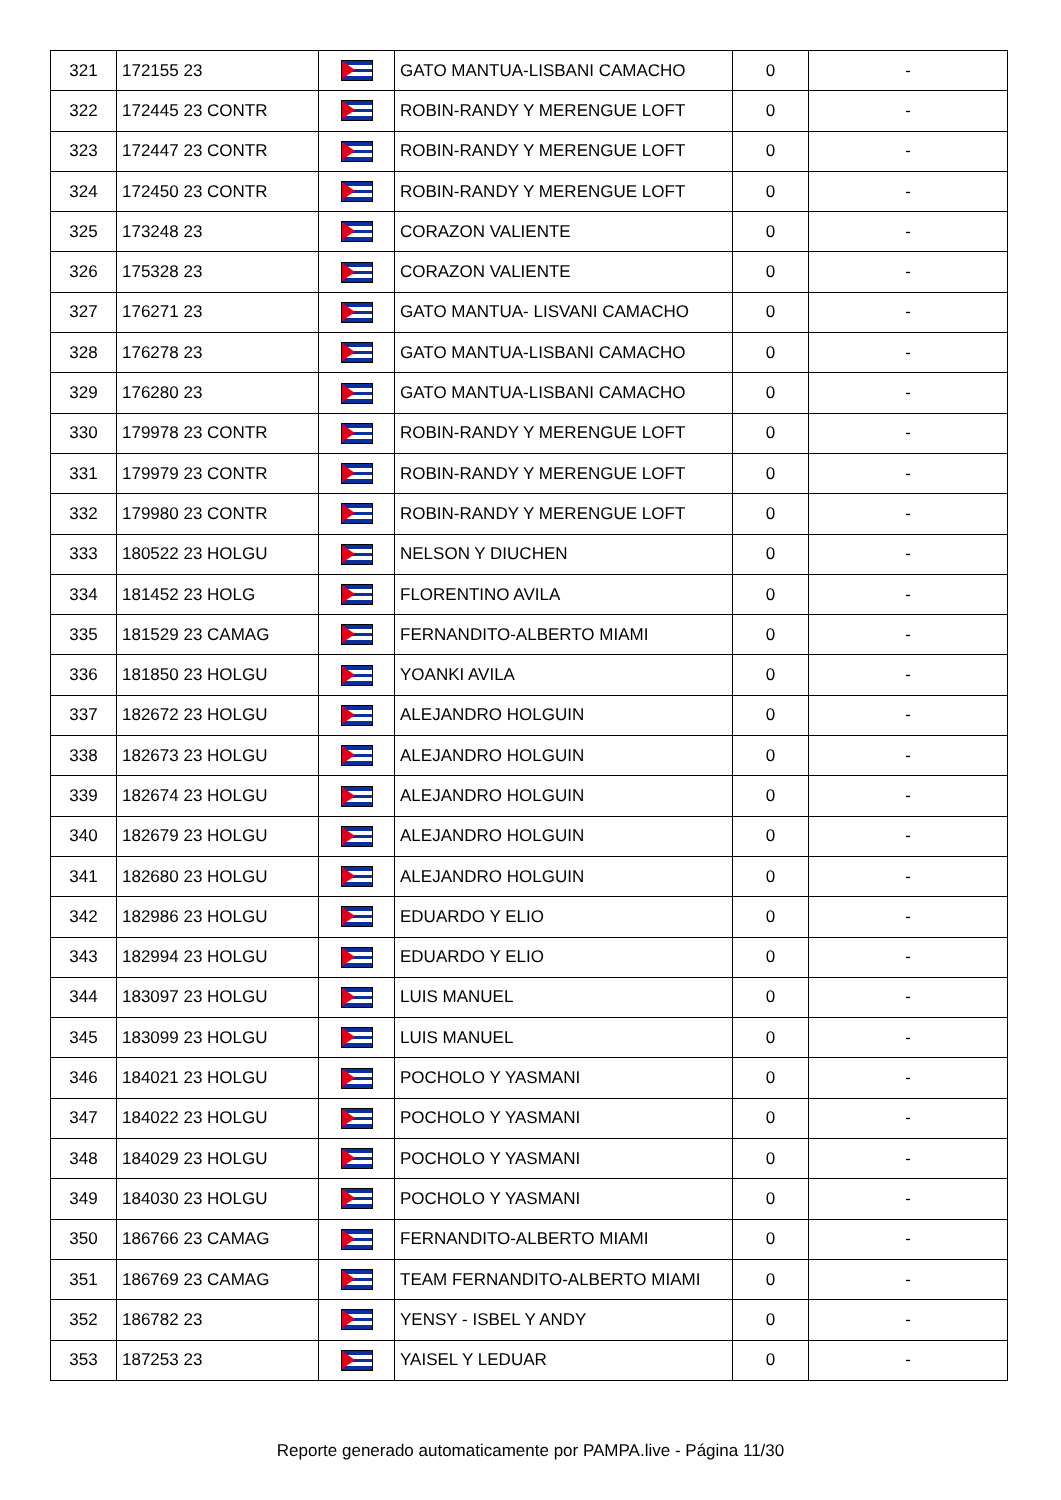| 321 | 172155 23 | | GATO MANTUA-LISBANI CAMACHO | 0 | - |
| 322 | 172445 23 CONTR | | ROBIN-RANDY Y MERENGUE LOFT | 0 | - |
| 323 | 172447 23 CONTR | | ROBIN-RANDY Y MERENGUE LOFT | 0 | - |
| 324 | 172450 23 CONTR | | ROBIN-RANDY Y MERENGUE LOFT | 0 | - |
| 325 | 173248 23 | | CORAZON VALIENTE | 0 | - |
| 326 | 175328 23 | | CORAZON VALIENTE | 0 | - |
| 327 | 176271 23 | | GATO MANTUA- LISVANI CAMACHO | 0 | - |
| 328 | 176278 23 | | GATO MANTUA-LISBANI CAMACHO | 0 | - |
| 329 | 176280 23 | | GATO MANTUA-LISBANI CAMACHO | 0 | - |
| 330 | 179978 23 CONTR | | ROBIN-RANDY Y MERENGUE LOFT | 0 | - |
| 331 | 179979 23 CONTR | | ROBIN-RANDY Y MERENGUE LOFT | 0 | - |
| 332 | 179980 23 CONTR | | ROBIN-RANDY Y MERENGUE LOFT | 0 | - |
| 333 | 180522 23 HOLGU | | NELSON Y DIUCHEN | 0 | - |
| 334 | 181452 23 HOLG | | FLORENTINO AVILA | 0 | - |
| 335 | 181529 23 CAMAG | | FERNANDITO-ALBERTO MIAMI | 0 | - |
| 336 | 181850 23 HOLGU | | YOANKI AVILA | 0 | - |
| 337 | 182672 23 HOLGU | | ALEJANDRO HOLGUIN | 0 | - |
| 338 | 182673 23 HOLGU | | ALEJANDRO HOLGUIN | 0 | - |
| 339 | 182674 23 HOLGU | | ALEJANDRO HOLGUIN | 0 | - |
| 340 | 182679 23 HOLGU | | ALEJANDRO HOLGUIN | 0 | - |
| 341 | 182680 23 HOLGU | | ALEJANDRO HOLGUIN | 0 | - |
| 342 | 182986 23 HOLGU | | EDUARDO Y ELIO | 0 | - |
| 343 | 182994 23 HOLGU | | EDUARDO Y ELIO | 0 | - |
| 344 | 183097 23 HOLGU | | LUIS MANUEL | 0 | - |
| 345 | 183099 23 HOLGU | | LUIS MANUEL | 0 | - |
| 346 | 184021 23 HOLGU | | POCHOLO Y YASMANI | 0 | - |
| 347 | 184022 23 HOLGU | | POCHOLO Y YASMANI | 0 | - |
| 348 | 184029 23 HOLGU | | POCHOLO Y YASMANI | 0 | - |
| 349 | 184030 23 HOLGU | | POCHOLO Y YASMANI | 0 | - |
| 350 | 186766 23 CAMAG | | FERNANDITO-ALBERTO MIAMI | 0 | - |
| 351 | 186769 23 CAMAG | | TEAM FERNANDITO-ALBERTO MIAMI | 0 | - |
| 352 | 186782 23 | | YENSY - ISBEL Y ANDY | 0 | - |
| 353 | 187253 23 | | YAISEL Y LEDUAR | 0 | - |
Reporte generado automaticamente por PAMPA.live - Página 11/30